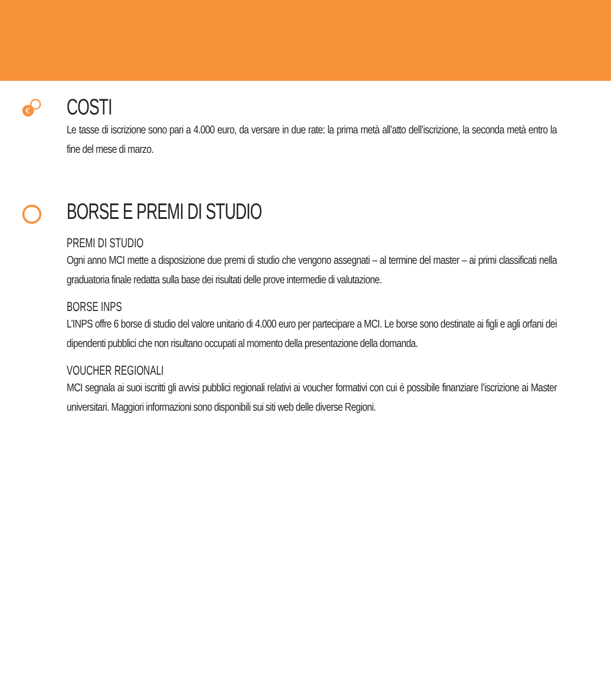€
COSTI
Le tasse di iscrizione sono pari a 4.000 euro, da versare in due rate: la prima metà all’atto dell’iscrizione, la seconda metà entro la fine del mese di marzo.
BORSE E PREMI DI STUDIO
PREMI DI STUDIO
Ogni anno MCI mette a disposizione due premi di studio che vengono assegnati – al termine del master – ai primi classificati nella graduatoria finale redatta sulla base dei risultati delle prove intermedie di valutazione.
BORSE INPS
L’INPS offre 6 borse di studio del valore unitario di 4.000 euro per partecipare a MCI. Le borse sono destinate ai figli e agli orfani dei dipendenti pubblici che non risultano occupati al momento della presentazione della domanda.
VOUCHER REGIONALI
MCI segnala ai suoi iscritti gli avvisi pubblici regionali relativi ai voucher formativi con cui è possibile finanziare l’iscrizione ai Master universitari. Maggiori informazioni sono disponibili sui siti web delle diverse Regioni.